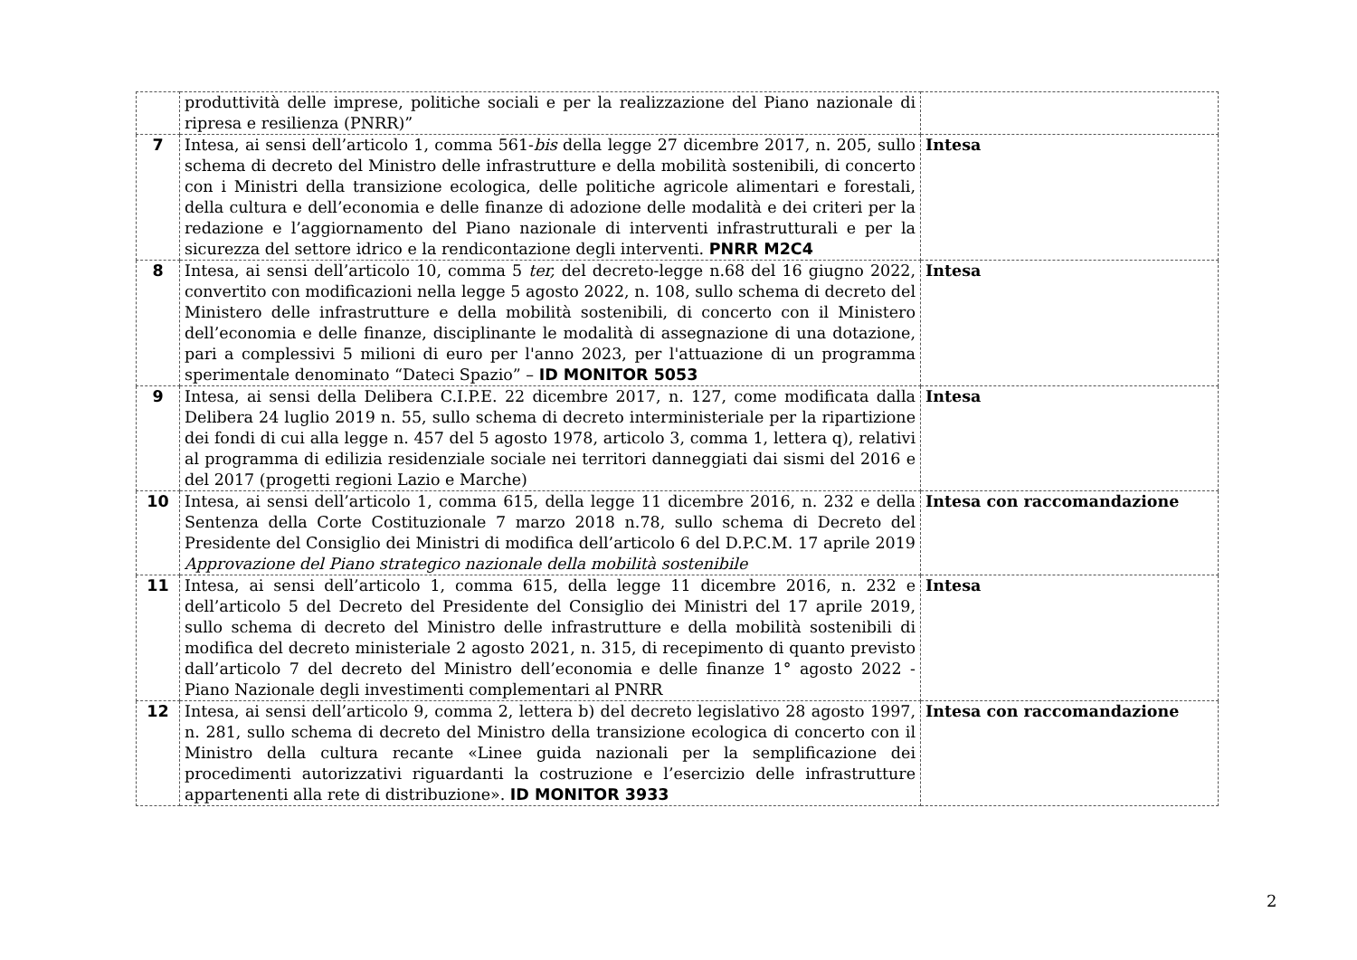| | produttività delle imprese, politiche sociali e per la realizzazione del Piano nazionale di ripresa e resilienza (PNRR)” | |
| 7 | Intesa, ai sensi dell’articolo 1, comma 561- bis della legge 27 dicembre 2017, n. 205, sullo schema di decreto del Ministro delle infrastrutture e della mobilità sostenibili, di concerto con i Ministri della transizione ecologica, delle politiche agricole alimentari e forestali, della cultura e dell’economia e delle finanze di adozione delle modalità e dei criteri per la redazione e l’aggiornamento del Piano nazionale di interventi infrastrutturali e per la sicurezza del settore idrico e la rendicontazione degli interventi. PNRR M2C4 | Intesa |
| 8 | Intesa, ai sensi dell’articolo 10, comma 5 ter, del decreto-legge n.68 del 16 giugno 2022, convertito con modificazioni nella legge 5 agosto 2022, n. 108, sullo schema di decreto del Ministero delle infrastrutture e della mobilità sostenibili, di concerto con il Ministero dell’economia e delle finanze, disciplinante le modalità di assegnazione di una dotazione, pari a complessivi 5 milioni di euro per l'anno 2023, per l'attuazione di un programma sperimentale denominato “Dateci Spazio” – ID MONITOR 5053 | Intesa |
| 9 | Intesa, ai sensi della Delibera C.I.P.E. 22 dicembre 2017, n. 127, come modificata dalla Delibera 24 luglio 2019 n. 55, sullo schema di decreto interministeriale per la ripartizione dei fondi di cui alla legge n. 457 del 5 agosto 1978, articolo 3, comma 1, lettera q), relativi al programma di edilizia residenziale sociale nei territori danneggiati dai sismi del 2016 e del 2017 (progetti regioni Lazio e Marche) | Intesa |
| 10 | Intesa, ai sensi dell’articolo 1, comma 615, della legge 11 dicembre 2016, n. 232 e della Sentenza della Corte Costituzionale 7 marzo 2018 n.78, sullo schema di Decreto del Presidente del Consiglio dei Ministri di modifica dell’articolo 6 del D.P.C.M. 17 aprile 2019 Approvazione del Piano strategico nazionale della mobilità sostenibile | Intesa con raccomandazione |
| 11 | Intesa, ai sensi dell’articolo 1, comma 615, della legge 11 dicembre 2016, n. 232 e dell’articolo 5 del Decreto del Presidente del Consiglio dei Ministri del 17 aprile 2019, sullo schema di decreto del Ministro delle infrastrutture e della mobilità sostenibili di modifica del decreto ministeriale 2 agosto 2021, n. 315, di recepimento di quanto previsto dall’articolo 7 del decreto del Ministro dell’economia e delle finanze 1° agosto 2022 - Piano Nazionale degli investimenti complementari al PNRR | Intesa |
| 12 | Intesa, ai sensi dell’articolo 9, comma 2, lettera b) del decreto legislativo 28 agosto 1997, n. 281, sullo schema di decreto del Ministro della transizione ecologica di concerto con il Ministro della cultura recante «Linee guida nazionali per la semplificazione dei procedimenti autorizzativi riguardanti la costruzione e l’esercizio delle infrastrutture appartenenti alla rete di distribuzione». ID MONITOR 3933 | Intesa con raccomandazione |
2